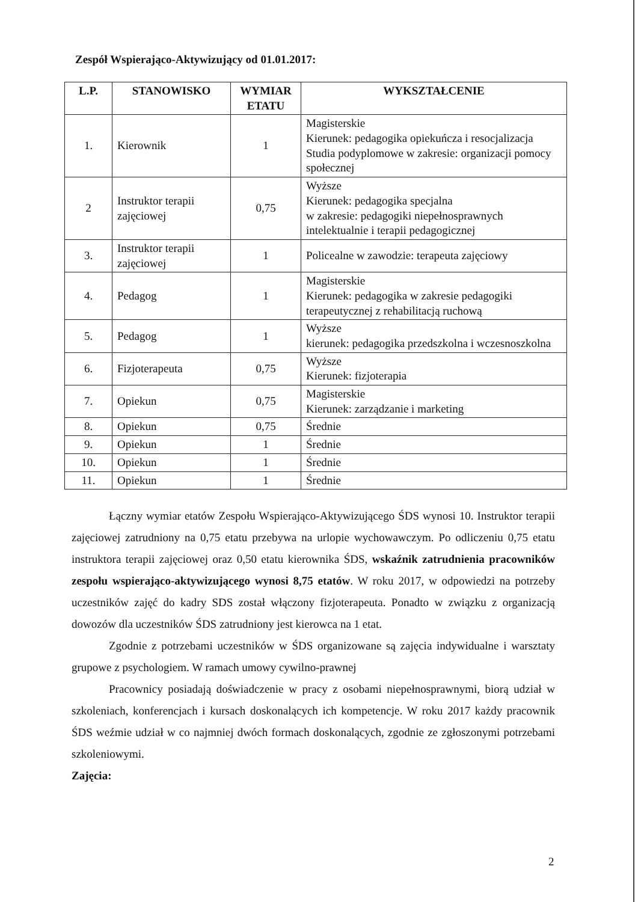Zespół Wspierająco-Aktywizujący od 01.01.2017:
| L.P. | STANOWISKO | WYMIAR ETATU | WYKSZTAŁCENIE |
| --- | --- | --- | --- |
| 1. | Kierownik | 1 | Magisterskie Kierunek: pedagogika opiekuńcza i resocjalizacja Studia podyplomowe w zakresie: organizacji pomocy społecznej |
| 2 | Instruktor terapii zajęciowej | 0,75 | Wyższe Kierunek: pedagogika specjalna w zakresie: pedagogiki niepełnosprawnych intelektualnie i terapii pedagogicznej |
| 3. | Instruktor terapii zajęciowej | 1 | Policealne w zawodzie: terapeuta zajęciowy |
| 4. | Pedagog | 1 | Magisterskie Kierunek: pedagogika w zakresie pedagogiki terapeutycznej z rehabilitacją ruchową |
| 5. | Pedagog | 1 | Wyższe kierunek: pedagogika przedszkolna i wczesnoszkolna |
| 6. | Fizjoterapeuta | 0,75 | Wyższe Kierunek: fizjoterapia |
| 7. | Opiekun | 0,75 | Magisterskie Kierunek: zarządzanie i marketing |
| 8. | Opiekun | 0,75 | Średnie |
| 9. | Opiekun | 1 | Średnie |
| 10. | Opiekun | 1 | Średnie |
| 11. | Opiekun | 1 | Średnie |
Łączny wymiar etatów Zespołu Wspierająco-Aktywizującego ŚDS wynosi 10. Instruktor terapii zajęciowej zatrudniony na 0,75 etatu przebywa na urlopie wychowawczym. Po odliczeniu 0,75 etatu instruktora terapii zajęciowej oraz 0,50 etatu kierownika ŚDS, wskaźnik zatrudnienia pracowników zespołu wspierająco-aktywizującego wynosi 8,75 etatów. W roku 2017, w odpowiedzi na potrzeby uczestników zajęć do kadry SDS został włączony fizjoterapeuta. Ponadto w związku z organizacją dowozów dla uczestników ŚDS zatrudniony jest kierowca na 1 etat.
Zgodnie z potrzebami uczestników w ŚDS organizowane są zajęcia indywidualne i warsztaty grupowe z psychologiem. W ramach umowy cywilno-prawnej
Pracownicy posiadają doświadczenie w pracy z osobami niepełnosprawnymi, biorą udział w szkoleniach, konferencjach i kursach doskonalących ich kompetencje. W roku 2017 każdy pracownik ŚDS weźmie udział w co najmniej dwóch formach doskonalących, zgodnie ze zgłoszonymi potrzebami szkoleniowymi.
Zajęcia:
2